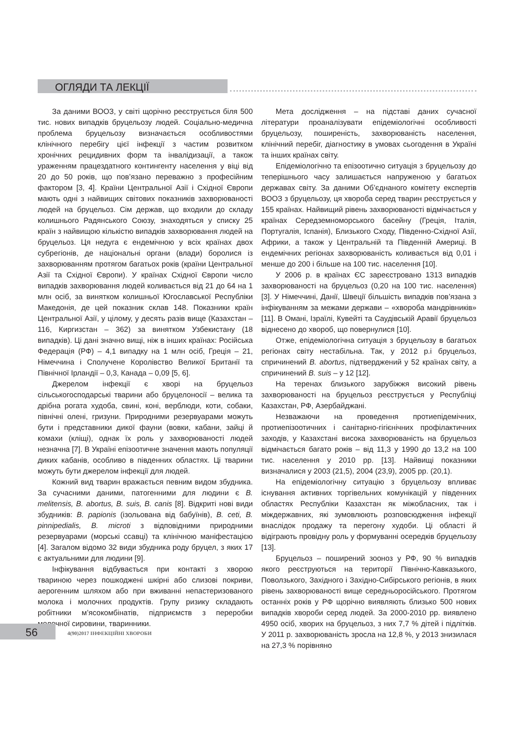ОГЛЯДИ ТА ЛЕКЦІЇ
За даними ВООЗ, у світі щорічно реєструється біля 500 тис. нових випадків бруцельозу людей. Соціально-медична проблема бруцельозу визначається особливостями клінічного перебігу цієї інфекції з частим розвитком хронічних рецидивних форм та інвалідизації, а також ураженням працездатного контингенту населення у віці від 20 до 50 років, що пов’язано переважно з професійним фактором [3, 4]. Країни Центральної Азії і Східної Європи мають одні з найвищих світових показників захворюваності людей на бруцельоз. Сім держав, що входили до складу колишнього Радянського Союзу, знаходяться у списку 25 країн з найвищою кількістю випадків захворювання людей на бруцельоз. Ця недуга є ендемічною у всіх країнах двох субрегіонів, де національні органи (влади) боролися із захворюванням протягом багатьох років (країни Центральної Азії та Східної Європи). У країнах Східної Європи число випадків захворювання людей коливається від 21 до 64 на 1 млн осіб, за винятком колишньої Югославської Республіки Македонія, де цей показник склав 148. Показники країн Центральної Азії, у цілому, у десять разів вище (Казахстан – 116, Киргизстан – 362) за винятком Узбекистану (18 випадків). Ці дані значно вищі, ніж в інших країнах: Російська Федерація (РФ) – 4,1 випадку на 1 млн осіб, Греція – 21, Німеччина і Сполучене Королівство Великої Британії та Північної Ірландії – 0,3, Канада – 0,09 [5, 6].
Джерелом інфекції є хворі на бруцельоз сільськогосподарські тварини або бруцелоносії – велика та дрібна рогата худоба, свині, коні, верблюди, коти, собаки, північні олені, гризуни. Природними резервуарами можуть бути і представники дикої фауни (вовки, кабани, зайці й комахи (кліщі), однак їх роль у захворюваності людей незначна [7]. В Україні епізоотичне значення мають популяції диких кабанів, особливо в південних областях. Ці тварини можуть бути джерелом інфекції для людей.
Кожний вид тварин вражається певним видом збудника. За сучасними даними, патогенними для людини є B. melitensis, B. abortus, B. suis, B. canis [8]. Відкриті нові види збудників: B. papionis (ізольована від бабуїнів), B. ceti, B. pinnipedialis, B. microti з відповідними природними резервуарами (морські ссавці) та клінічною маніфестацією [4]. Загалом відомо 32 види збудника роду бруцел, з яких 17 є актуальними для людини [9].
Інфікування відбувається при контакті з хворою твариною через пошкоджені шкірні або слизові покриви, аерогенним шляхом або при вживанні непастеризованого молока і молочних продуктів. Групу ризику складають робітники м’ясокомбінатів, підприємств з переробки молочної сировини, тваринники.
Мета дослідження – на підставі даних сучасної літератури проаналізувати епідеміологічні особливості бруцельозу, поширеність, захворюваність населення, клінічний перебіг, діагностику в умовах сьогодення в Україні та інших країнах світу.
Епідеміологічно та епізоотично ситуація з бруцельозу до теперішнього часу залишається напруженою у багатьох державах світу. За даними Об’єднаного комітету експертів ВООЗ з бруцельозу, ця хвороба серед тварин реєструється у 155 країнах. Найвищий рівень захворюваності відмічається у країнах Середземноморського басейну (Греція, Італія, Португалія, Іспанія), Близького Сходу, Південно-Східної Азії, Африки, а також у Центральній та Південній Америці. В ендемічних регіонах захворюваність коливається від 0,01 і менше до 200 і більше на 100 тис. населення [10].
У 2006 р. в країнах ЄС зареєстровано 1313 випадків захворюваності на бруцельоз (0,20 на 100 тис. населення) [3]. У Німеччині, Данії, Швеції більшість випадків пов’язана з інфікуванням за межами держави – «хвороба мандрівників» [11]. В Омані, Ізраїлі, Кувейті та Саудівській Аравії бруцельоз віднесено до хвороб, що повернулися [10].
Отже, епідеміологічна ситуація з бруцельозу в багатьох регіонах світу нестабільна. Так, у 2012 р.і бруцельоз, спричинений B. abortus, підтверджений у 52 країнах світу, а спричинений B. suis – у 12 [12].
На теренах близького зарубіжжя високий рівень захворюваності на бруцельоз реєструється у Республіці Казахстан, РФ, Азербайджані.
Незважаючи на проведення протиепідемічних, протиепізоотичних і санітарно-гігієнічних профілактичних заходів, у Казахстані висока захворюваність на бруцельоз відмічається багато років – від 11,3 у 1990 до 13,2 на 100 тис. населення у 2010 рр. [13]. Найвищі показники визначалися у 2003 (21,5), 2004 (23,9), 2005 рр. (20,1).
На епідеміологічну ситуацію з бруцельозу впливає існування активних торгівельних комунікацій у південних областях Республіки Казахстан як міжобласних, так і міждержавних, які зумовлюють розповсюдження інфекції внаслідок продажу та перегону худоби. Ці області й відіграють провідну роль у формуванні осередків бруцельозу [13].
Бруцельоз – поширений зооноз у РФ, 90 % випадків якого реєструються на території Північно-Кавказького, Поволзького, Західного і Західно-Сибірського регіонів, в яких рівень захворюваності вище середньоросійського. Протягом останніх років у РФ щорічно виявляють близько 500 нових випадків хвороби серед людей. За 2000-2010 рр. виявлено 4950 осіб, хворих на бруцельоз, з них 7,7 % дітей і підлітків. У 2011 р. захворюваність зросла на 12,8 %, у 2013 знизилася на 27,3 % порівняно
56
4(90)2017 ІНФЕКЦІЙНІ ХВОРОБИ